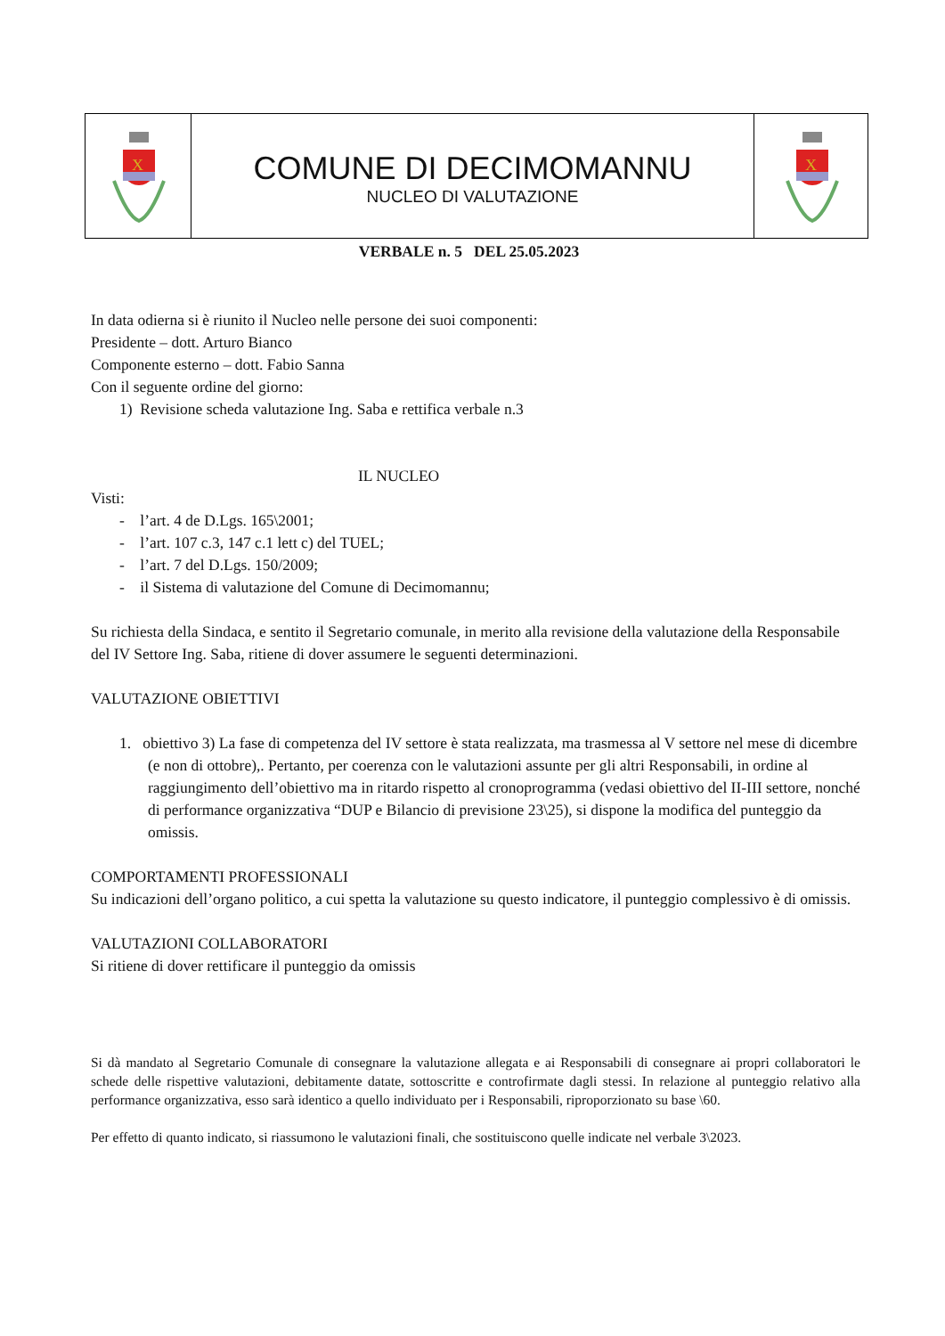X
COMUNE DI DECIMOMANNU
NUCLEO DI VALUTAZIONE
X
VERBALE n. 5 DEL 25.05.2023
In data odierna si è riunito il Nucleo nelle persone dei suoi componenti:
Presidente – dott. Arturo Bianco
Componente esterno – dott. Fabio Sanna
Con il seguente ordine del giorno:
1) Revisione scheda valutazione Ing. Saba e rettifica verbale n.3
IL NUCLEO
Visti:
- l’art. 4 de D.Lgs. 165\2001;
- l’art. 107 c.3, 147 c.1 lett c) del TUEL;
- l’art. 7 del D.Lgs. 150/2009;
- il Sistema di valutazione del Comune di Decimomannu;
Su richiesta della Sindaca, e sentito il Segretario comunale, in merito alla revisione della valutazione della Responsabile del IV Settore Ing. Saba, ritiene di dover assumere le seguenti determinazioni.
VALUTAZIONE OBIETTIVI
1. obiettivo 3) La fase di competenza del IV settore è stata realizzata, ma trasmessa al V settore nel mese di dicembre (e non di ottobre),. Pertanto, per coerenza con le valutazioni assunte per gli altri Responsabili, in ordine al raggiungimento dell’obiettivo ma in ritardo rispetto al cronoprogramma (vedasi obiettivo del II-III settore, nonché di performance organizzativa “DUP e Bilancio di previsione 23\25), si dispone la modifica del punteggio da omissis.
COMPORTAMENTI PROFESSIONALI
Su indicazioni dell’organo politico, a cui spetta la valutazione su questo indicatore, il punteggio complessivo è di omissis.
VALUTAZIONI COLLABORATORI
Si ritiene di dover rettificare il punteggio da omissis
Si dà mandato al Segretario Comunale di consegnare la valutazione allegata e ai Responsabili di consegnare ai propri collaboratori le schede delle rispettive valutazioni, debitamente datate, sottoscritte e controfirmate dagli stessi. In relazione al punteggio relativo alla performance organizzativa, esso sarà identico a quello individuato per i Responsabili, riproporzionato su base \60.
Per effetto di quanto indicato, si riassumono le valutazioni finali, che sostituiscono quelle indicate nel verbale 3\2023.